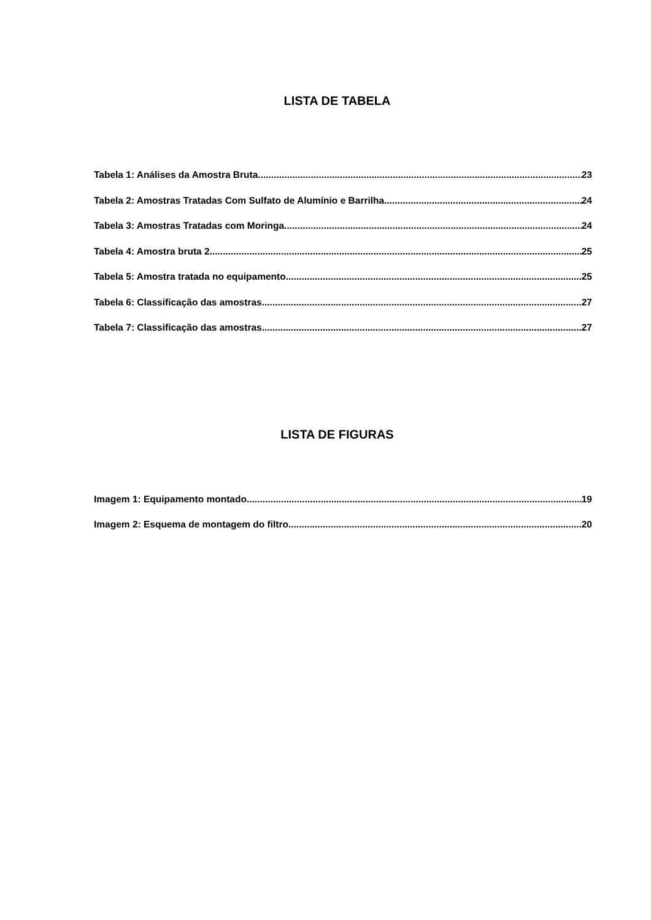LISTA DE TABELA
Tabela 1: Análises da Amostra Bruta 23
Tabela 2: Amostras Tratadas Com Sulfato de Alumínio e Barrilha 24
Tabela 3: Amostras Tratadas com Moringa 24
Tabela 4: Amostra bruta 2 25
Tabela 5: Amostra tratada no equipamento 25
Tabela 6: Classificação das amostras 27
Tabela 7: Classificação das amostras 27
LISTA DE FIGURAS
Imagem 1: Equipamento montado 19
Imagem 2: Esquema de montagem do filtro 20